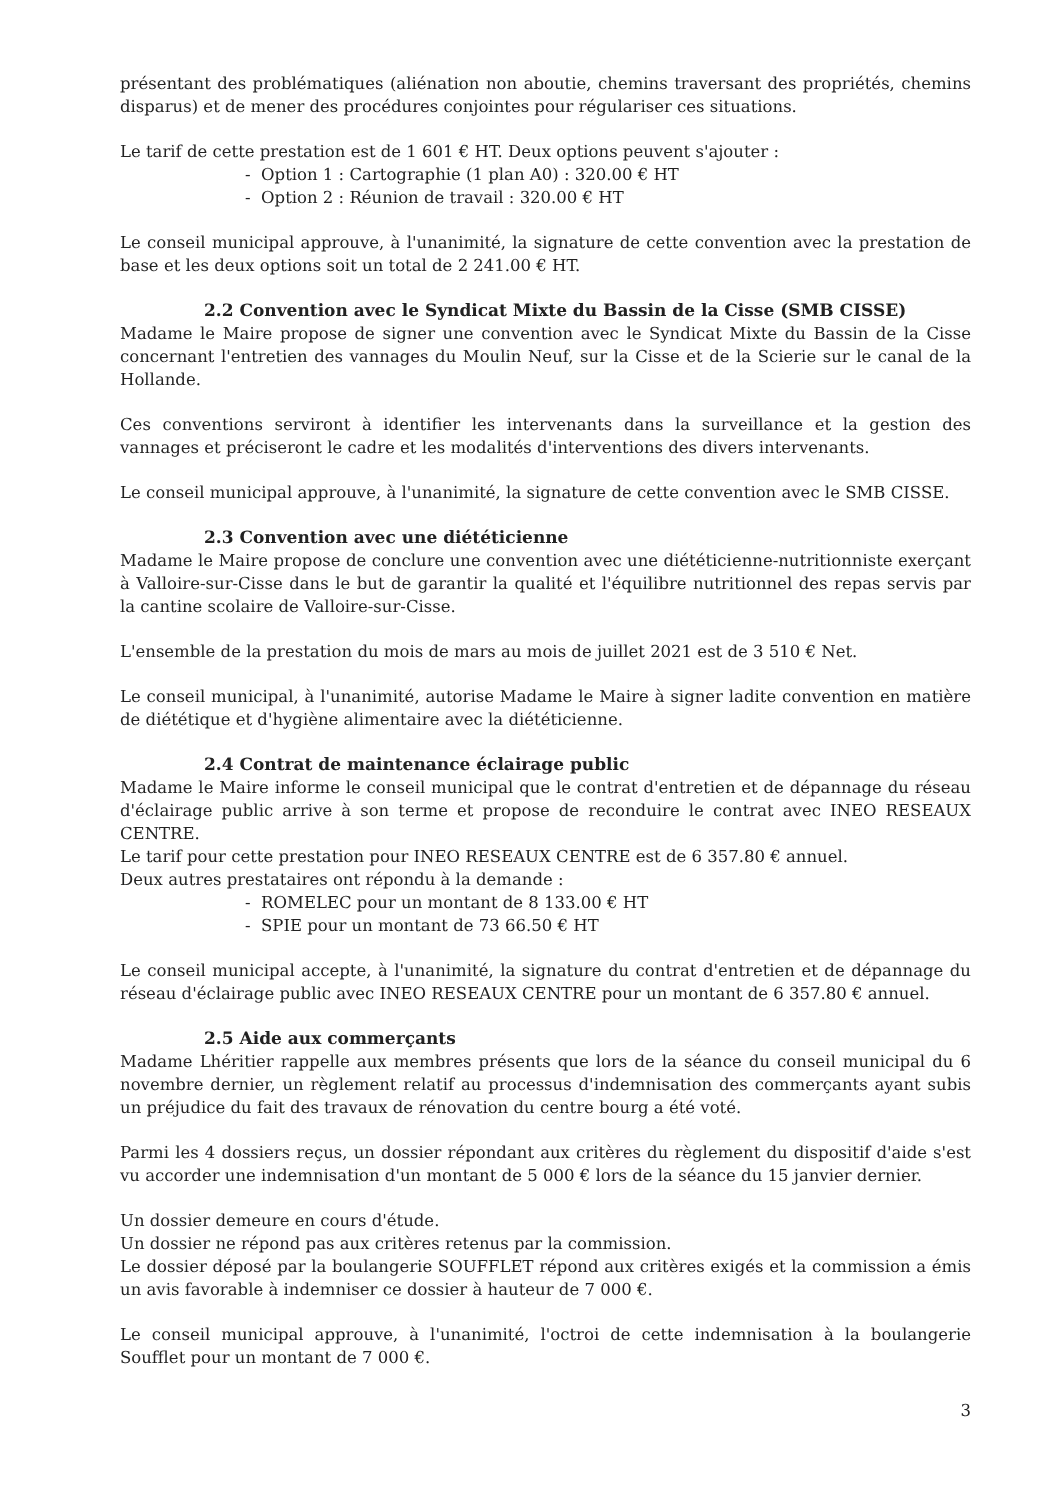présentant des problématiques (aliénation non aboutie, chemins traversant des propriétés, chemins disparus) et de mener des procédures conjointes pour régulariser ces situations.
Le tarif de cette prestation est de 1 601 € HT. Deux options peuvent s'ajouter :
- Option 1 : Cartographie (1 plan A0) : 320.00 € HT
- Option 2 : Réunion de travail : 320.00 € HT
Le conseil municipal approuve, à l'unanimité, la signature de cette convention avec la prestation de base et les deux options soit un total de 2 241.00 € HT.
2.2 Convention avec le Syndicat Mixte du Bassin de la Cisse (SMB CISSE)
Madame le Maire propose de signer une convention avec le Syndicat Mixte du Bassin de la Cisse concernant l'entretien des vannages du Moulin Neuf, sur la Cisse et de la Scierie sur le canal de la Hollande.
Ces conventions serviront à identifier les intervenants dans la surveillance et la gestion des vannages et préciseront le cadre et les modalités d'interventions des divers intervenants.
Le conseil municipal approuve, à l'unanimité, la signature de cette convention avec le SMB CISSE.
2.3 Convention avec une diététicienne
Madame le Maire propose de conclure une convention avec une diététicienne-nutritionniste exerçant à Valloire-sur-Cisse dans le but de garantir la qualité et l'équilibre nutritionnel des repas servis par la cantine scolaire de Valloire-sur-Cisse.
L'ensemble de la prestation du mois de mars au mois de juillet 2021 est de 3 510 € Net.
Le conseil municipal, à l'unanimité, autorise Madame le Maire à signer ladite convention en matière de diététique et d'hygiène alimentaire avec la diététicienne.
2.4 Contrat de maintenance éclairage public
Madame le Maire informe le conseil municipal que le contrat d'entretien et de dépannage du réseau d'éclairage public arrive à son terme et propose de reconduire le contrat avec INEO RESEAUX CENTRE.
Le tarif pour cette prestation pour INEO RESEAUX CENTRE est de 6 357.80 € annuel.
Deux autres prestataires ont répondu à la demande :
- ROMELEC pour un montant de 8 133.00 € HT
- SPIE pour un montant de 73 66.50 € HT
Le conseil municipal accepte, à l'unanimité, la signature du contrat d'entretien et de dépannage du réseau d'éclairage public avec INEO RESEAUX CENTRE pour un montant de 6 357.80 € annuel.
2.5 Aide aux commerçants
Madame Lhéritier rappelle aux membres présents que lors de la séance du conseil municipal du 6 novembre dernier, un règlement relatif au processus d'indemnisation des commerçants ayant subis un préjudice du fait des travaux de rénovation du centre bourg a été voté.
Parmi les 4 dossiers reçus, un dossier répondant aux critères du règlement du dispositif d'aide s'est vu accorder une indemnisation d'un montant de 5 000 € lors de la séance du 15 janvier dernier.
Un dossier demeure en cours d'étude.
Un dossier ne répond pas aux critères retenus par la commission.
Le dossier déposé par la boulangerie SOUFFLET répond aux critères exigés et la commission a émis un avis favorable à indemniser ce dossier à hauteur de 7 000 €.
Le conseil municipal approuve, à l'unanimité, l'octroi de cette indemnisation à la boulangerie Soufflet pour un montant de 7 000 €.
3